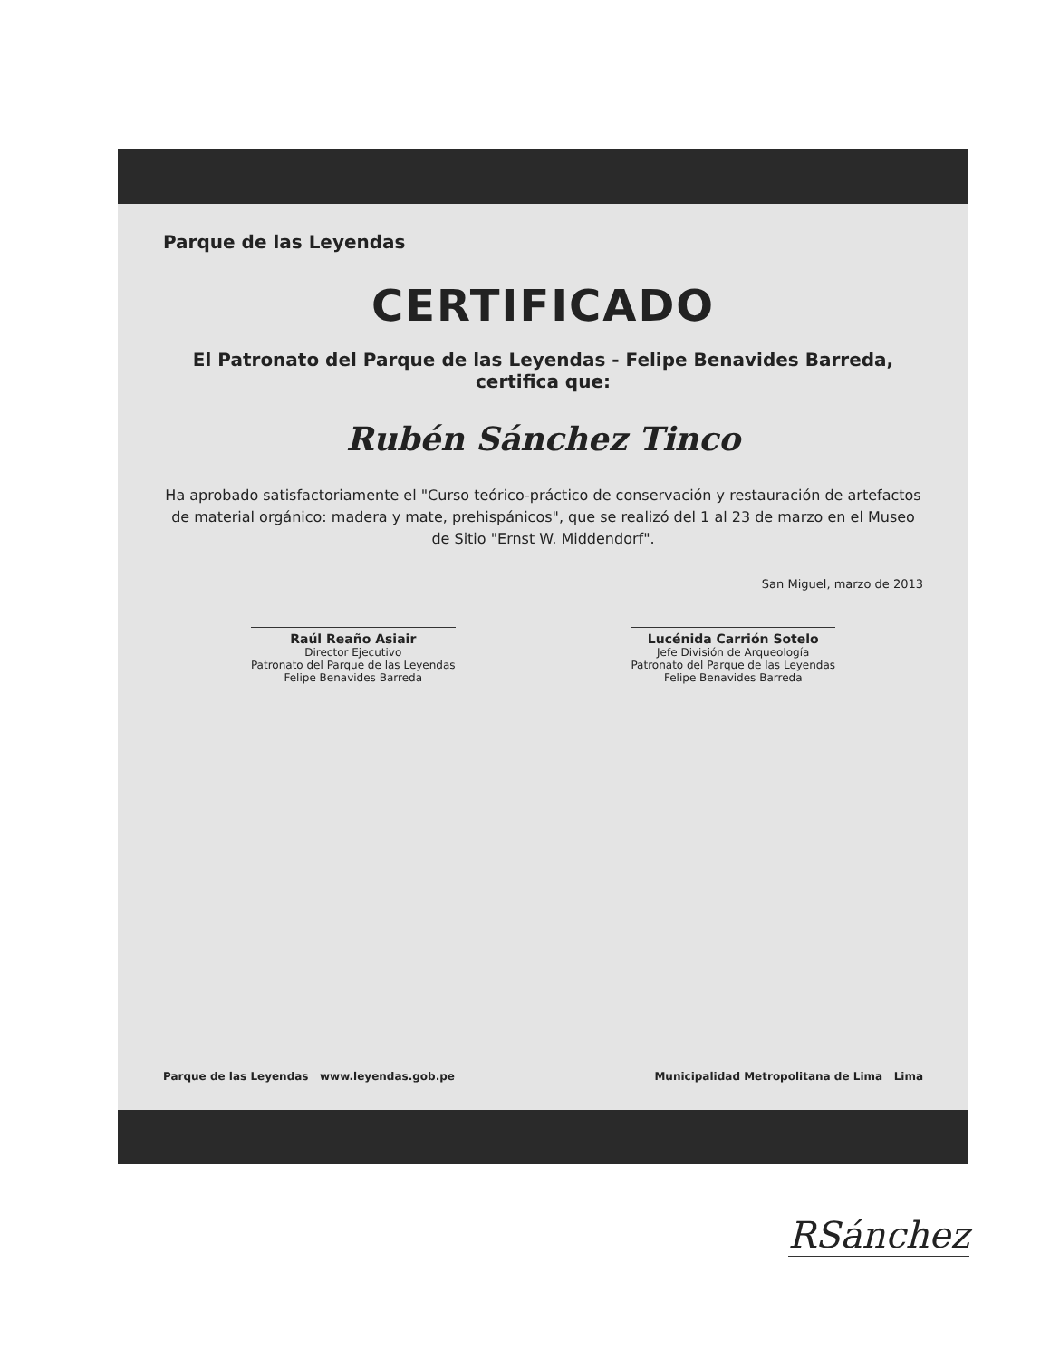Parque de las Leyendas
CERTIFICADO
El Patronato del Parque de las Leyendas - Felipe Benavides Barreda, certifica que:
Rubén Sánchez Tinco
Ha aprobado satisfactoriamente el "Curso teórico-práctico de conservación y restauración de artefactos de material orgánico: madera y mate, prehispánicos", que se realizó del 1 al 23 de marzo en el Museo de Sitio "Ernst W. Middendorf".
San Miguel, marzo de 2013
Raúl Reaño Asiair
Director Ejecutivo
Patronato del Parque de las Leyendas
Felipe Benavides Barreda
Lucénida Carrión Sotelo
Jefe División de Arqueología
Patronato del Parque de las Leyendas
Felipe Benavides Barreda
Parque de las Leyendas www.leyendas.gob.pe Municipalidad Metropolitana de Lima Lima
RSánchez